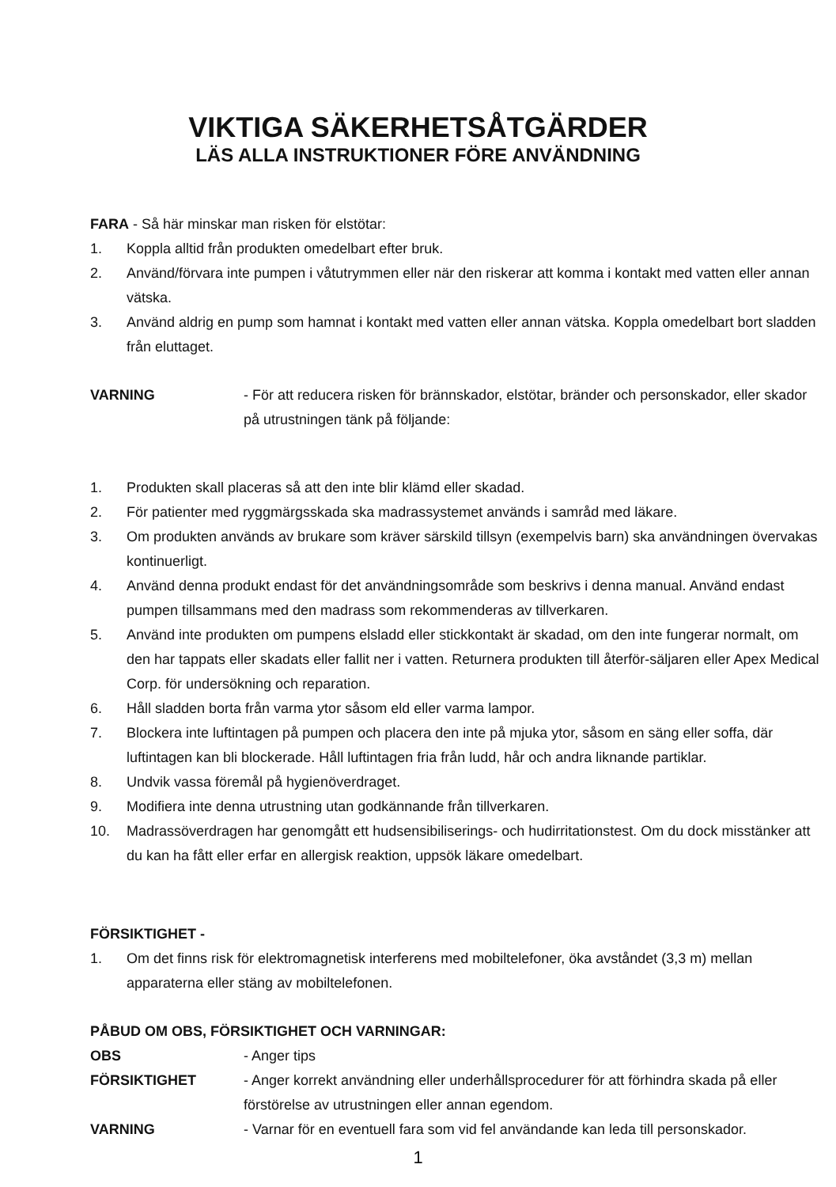VIKTIGA SÄKERHETSÅTGÄRDER
LÄS ALLA INSTRUKTIONER FÖRE ANVÄNDNING
FARA - Så här minskar man risken för elstötar:
1. Koppla alltid från produkten omedelbart efter bruk.
2. Använd/förvara inte pumpen i våtutrymmen eller när den riskerar att komma i kontakt med vatten eller annan vätska.
3. Använd aldrig en pump som hamnat i kontakt med vatten eller annan vätska. Koppla omedelbart bort sladden från eluttaget.
VARNING - För att reducera risken för brännskador, elstötar, bränder och personskador, eller skador på utrustningen tänk på följande:
1. Produkten skall placeras så att den inte blir klämd eller skadad.
2. För patienter med ryggmärgsskada ska madrassystemet används i samråd med läkare.
3. Om produkten används av brukare som kräver särskild tillsyn (exempelvis barn) ska användningen övervakas kontinuerligt.
4. Använd denna produkt endast för det användningsområde som beskrivs i denna manual. Använd endast pumpen tillsammans med den madrass som rekommenderas av tillverkaren.
5. Använd inte produkten om pumpens elsladd eller stickkontakt är skadad, om den inte fungerar normalt, om den har tappats eller skadats eller fallit ner i vatten. Returnera produkten till återför-säljaren eller Apex Medical Corp. för undersökning och reparation.
6. Håll sladden borta från varma ytor såsom eld eller varma lampor.
7. Blockera inte luftintagen på pumpen och placera den inte på mjuka ytor, såsom en säng eller soffa, där luftintagen kan bli blockerade. Håll luftintagen fria från ludd, hår och andra liknande partiklar.
8. Undvik vassa föremål på hygienöverdraget.
9. Modifiera inte denna utrustning utan godkännande från tillverkaren.
10. Madrassöverdragen har genomgått ett hudsensibiliserings- och hudirritationstest. Om du dock misstänker att du kan ha fått eller erfar en allergisk reaktion, uppsök läkare omedelbart.
FÖRSIKTIGHET -
1. Om det finns risk för elektromagnetisk interferens med mobiltelefoner, öka avståndet (3,3 m) mellan apparaterna eller stäng av mobiltelefonen.
PÅBUD OM OBS, FÖRSIKTIGHET OCH VARNINGAR:
OBS - Anger tips
FÖRSIKTIGHET - Anger korrekt användning eller underhållsprocedurer för att förhindra skada på eller förstörelse av utrustningen eller annan egendom.
VARNING - Varnar för en eventuell fara som vid fel användande kan leda till personskador.
1